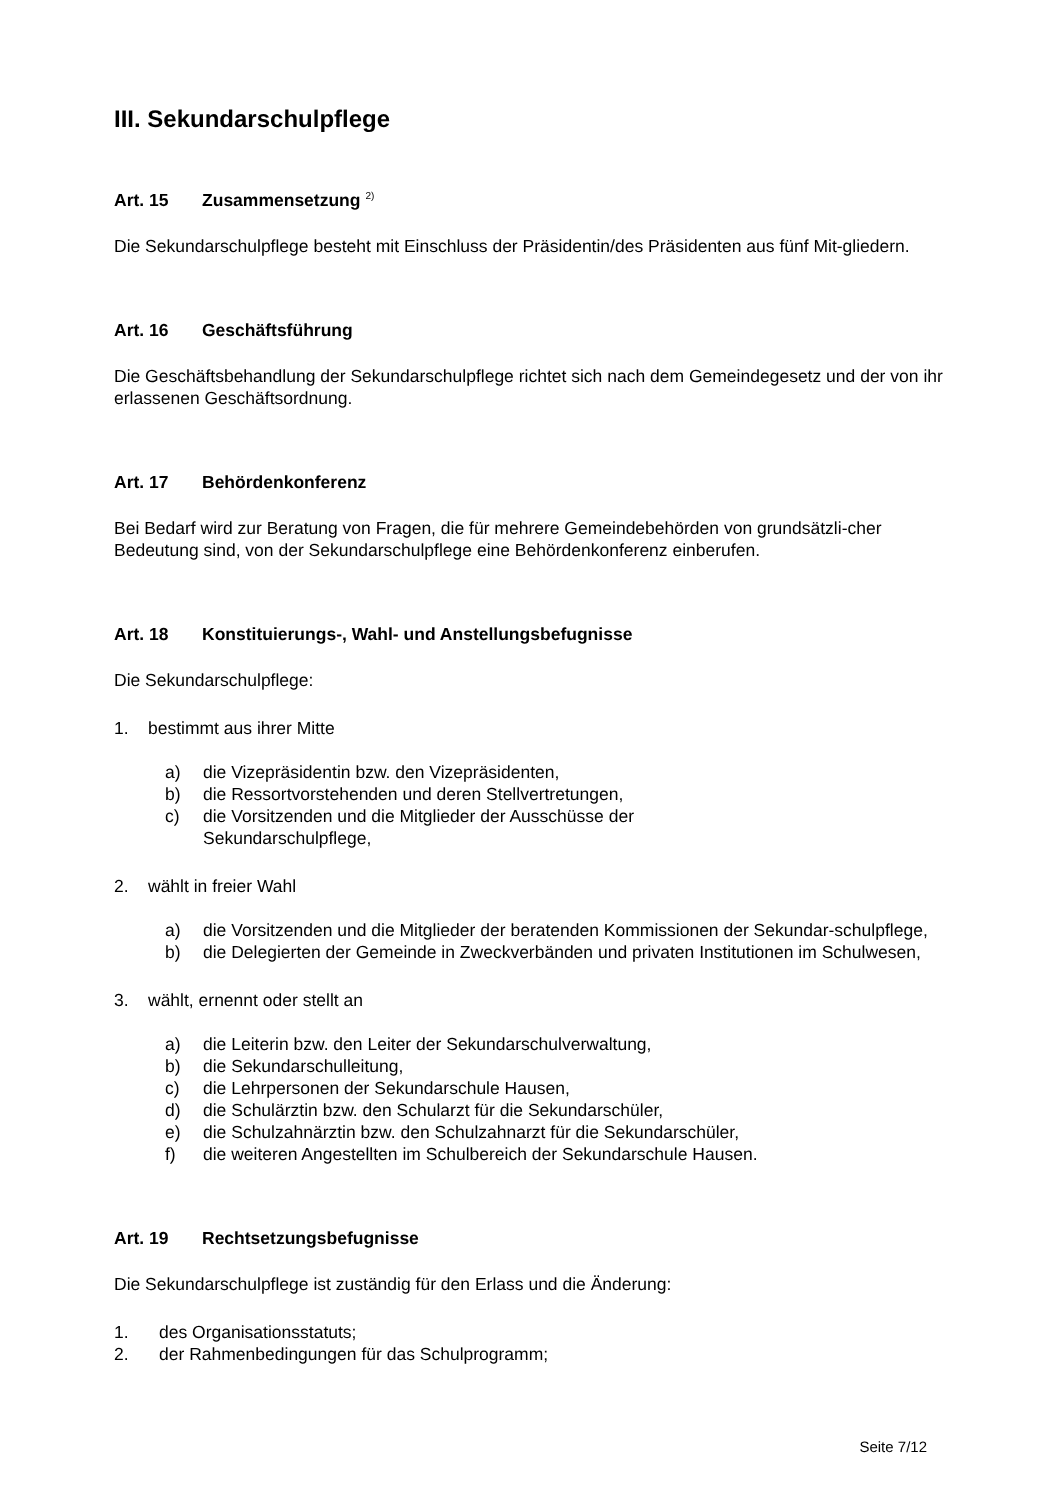III. Sekundarschulpflege
Art. 15 Zusammensetzung <sup>2)</sup>
Die Sekundarschulpflege besteht mit Einschluss der Präsidentin/des Präsidenten aus fünf Mit-gliedern.
Art. 16 Geschäftsführung
Die Geschäftsbehandlung der Sekundarschulpflege richtet sich nach dem Gemeindegesetz und der von ihr erlassenen Geschäftsordnung.
Art. 17 Behördenkonferenz
Bei Bedarf wird zur Beratung von Fragen, die für mehrere Gemeindebehörden von grundsätzli-cher Bedeutung sind, von der Sekundarschulpflege eine Behördenkonferenz einberufen.
Art. 18 Konstituierungs-, Wahl- und Anstellungsbefugnisse
Die Sekundarschulpflege:
1. bestimmt aus ihrer Mitte
a) die Vizepräsidentin bzw. den Vizepräsidenten,
b) die Ressortvorstehenden und deren Stellvertretungen,
c) die Vorsitzenden und die Mitglieder der Ausschüsse der
Sekundarschulpflege,
2. wählt in freier Wahl
a) die Vorsitzenden und die Mitglieder der beratenden Kommissionen der Sekundar-schulpflege,
b) die Delegierten der Gemeinde in Zweckverbänden und privaten Institutionen im Schulwesen,
3. wählt, ernennt oder stellt an
a) die Leiterin bzw. den Leiter der Sekundarschulverwaltung,
b) die Sekundarschulleitung,
c) die Lehrpersonen der Sekundarschule Hausen,
d) die Schulärztin bzw. den Schularzt für die Sekundarschüler,
e) die Schulzahnärztin bzw. den Schulzahnarzt für die Sekundarschüler,
f) die weiteren Angestellten im Schulbereich der Sekundarschule Hausen.
Art. 19 Rechtsetzungsbefugnisse
Die Sekundarschulpflege ist zuständig für den Erlass und die Änderung:
1. des Organisationsstatuts;
2. der Rahmenbedingungen für das Schulprogramm;
Seite 7/12